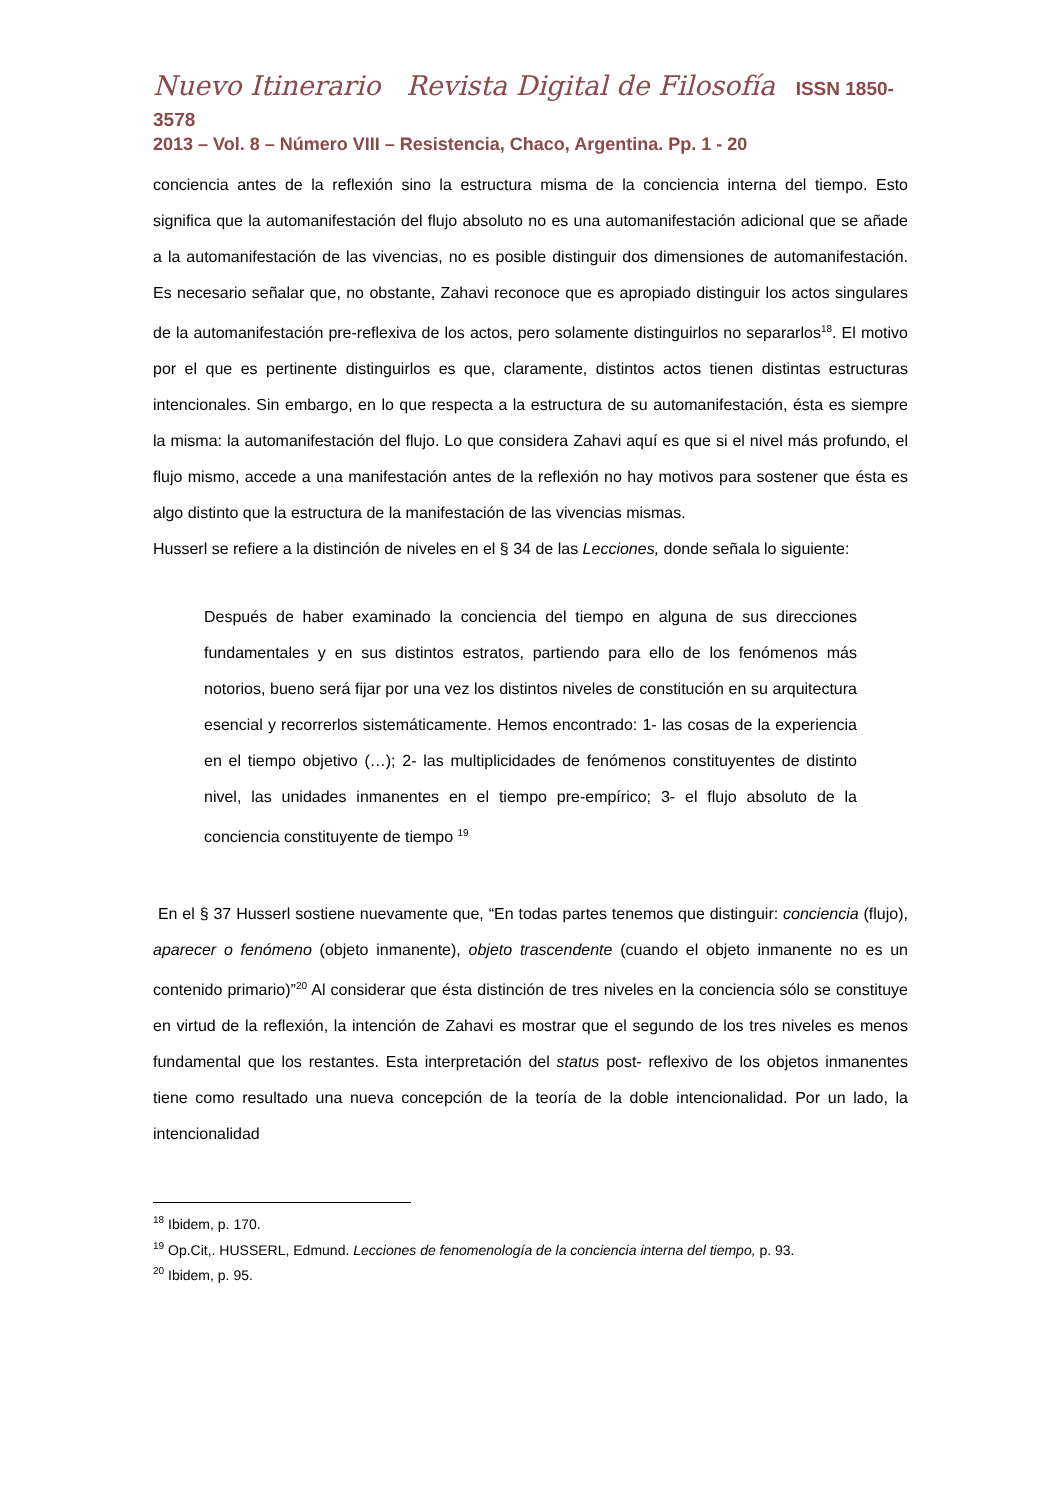Nuevo Itinerario Revista Digital de Filosofía ISSN 1850-3578
2013 – Vol. 8 – Número VIII – Resistencia, Chaco, Argentina. Pp. 1 - 20
conciencia antes de la reflexión sino la estructura misma de la conciencia interna del tiempo. Esto significa que la automanifestación del flujo absoluto no es una automanifestación adicional que se añade a la automanifestación de las vivencias, no es posible distinguir dos dimensiones de automanifestación. Es necesario señalar que, no obstante, Zahavi reconoce que es apropiado distinguir los actos singulares de la automanifestación pre-reflexiva de los actos, pero solamente distinguirlos no separarlos<sup>18</sup>. El motivo por el que es pertinente distinguirlos es que, claramente, distintos actos tienen distintas estructuras intencionales. Sin embargo, en lo que respecta a la estructura de su automanifestación, ésta es siempre la misma: la automanifestación del flujo. Lo que considera Zahavi aquí es que si el nivel más profundo, el flujo mismo, accede a una manifestación antes de la reflexión no hay motivos para sostener que ésta es algo distinto que la estructura de la manifestación de las vivencias mismas.
Husserl se refiere a la distinción de niveles en el § 34 de las Lecciones, donde señala lo siguiente:
Después de haber examinado la conciencia del tiempo en alguna de sus direcciones fundamentales y en sus distintos estratos, partiendo para ello de los fenómenos más notorios, bueno será fijar por una vez los distintos niveles de constitución en su arquitectura esencial y recorrerlos sistemáticamente. Hemos encontrado: 1- las cosas de la experiencia en el tiempo objetivo (…); 2- las multiplicidades de fenómenos constituyentes de distinto nivel, las unidades inmanentes en el tiempo pre-empírico; 3- el flujo absoluto de la conciencia constituyente de tiempo <sup>19</sup>
En el § 37 Husserl sostiene nuevamente que, “En todas partes tenemos que distinguir: conciencia (flujo), aparecer o fenómeno (objeto inmanente), objeto trascendente (cuando el objeto inmanente no es un contenido primario)”<sup>20</sup> Al considerar que ésta distinción de tres niveles en la conciencia sólo se constituye en virtud de la reflexión, la intención de Zahavi es mostrar que el segundo de los tres niveles es menos fundamental que los restantes. Esta interpretación del status post- reflexivo de los objetos inmanentes tiene como resultado una nueva concepción de la teoría de la doble intencionalidad. Por un lado, la intencionalidad
<sup>18</sup> Ibidem, p. 170.
<sup>19</sup> Op.Cit,. HUSSERL, Edmund. Lecciones de fenomenología de la conciencia interna del tiempo, p. 93.
<sup>20</sup> Ibidem, p. 95.